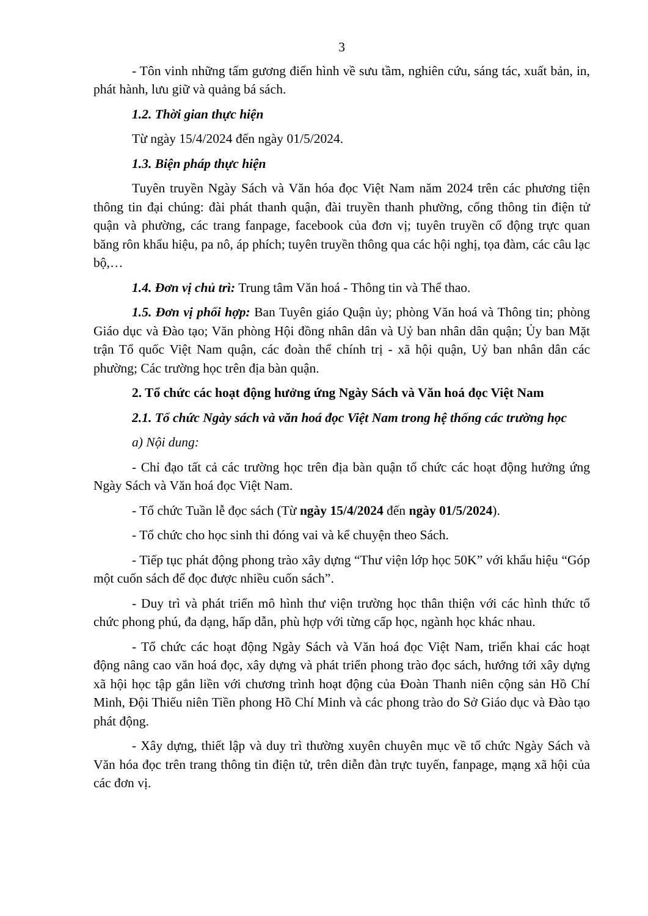3
- Tôn vinh những tấm gương điển hình về sưu tầm, nghiên cứu, sáng tác, xuất bản, in, phát hành, lưu giữ và quảng bá sách.
1.2. Thời gian thực hiện
Từ ngày 15/4/2024 đến ngày 01/5/2024.
1.3. Biện pháp thực hiện
Tuyên truyền Ngày Sách và Văn hóa đọc Việt Nam năm 2024 trên các phương tiện thông tin đại chúng: đài phát thanh quận, đài truyền thanh phường, cổng thông tin điện tử quận và phường, các trang fanpage, facebook của đơn vị; tuyên truyền cổ động trực quan băng rôn khẩu hiệu, pa nô, áp phích; tuyên truyền thông qua các hội nghị, tọa đàm, các câu lạc bộ,…
1.4. Đơn vị chủ trì: Trung tâm Văn hoá - Thông tin và Thể thao.
1.5. Đơn vị phối hợp: Ban Tuyên giáo Quận ủy; phòng Văn hoá và Thông tin; phòng Giáo dục và Đào tạo; Văn phòng Hội đồng nhân dân và Uỷ ban nhân dân quận; Ủy ban Mặt trận Tổ quốc Việt Nam quận, các đoàn thể chính trị - xã hội quận, Uỷ ban nhân dân các phường; Các trường học trên địa bàn quận.
2. Tổ chức các hoạt động hưởng ứng Ngày Sách và Văn hoá đọc Việt Nam
2.1. Tổ chức Ngày sách và văn hoá đọc Việt Nam trong hệ thống các trường học
a) Nội dung:
- Chỉ đạo tất cả các trường học trên địa bàn quận tổ chức các hoạt động hưởng ứng Ngày Sách và Văn hoá đọc Việt Nam.
- Tổ chức Tuần lễ đọc sách (Từ ngày 15/4/2024 đến ngày 01/5/2024).
- Tổ chức cho học sinh thi đóng vai và kể chuyện theo Sách.
- Tiếp tục phát động phong trào xây dựng “Thư viện lớp học 50K” với khẩu hiệu “Góp một cuốn sách để đọc được nhiều cuốn sách”.
- Duy trì và phát triển mô hình thư viện trường học thân thiện với các hình thức tổ chức phong phú, đa dạng, hấp dẫn, phù hợp với từng cấp học, ngành học khác nhau.
- Tổ chức các hoạt động Ngày Sách và Văn hoá đọc Việt Nam, triển khai các hoạt động nâng cao văn hoá đọc, xây dựng và phát triển phong trào đọc sách, hướng tới xây dựng xã hội học tập gắn liền với chương trình hoạt động của Đoàn Thanh niên cộng sản Hồ Chí Minh, Đội Thiếu niên Tiền phong Hồ Chí Minh và các phong trào do Sở Giáo dục và Đào tạo phát động.
- Xây dựng, thiết lập và duy trì thường xuyên chuyên mục về tổ chức Ngày Sách và Văn hóa đọc trên trang thông tin điện tử, trên diễn đàn trực tuyến, fanpage, mạng xã hội của các đơn vị.